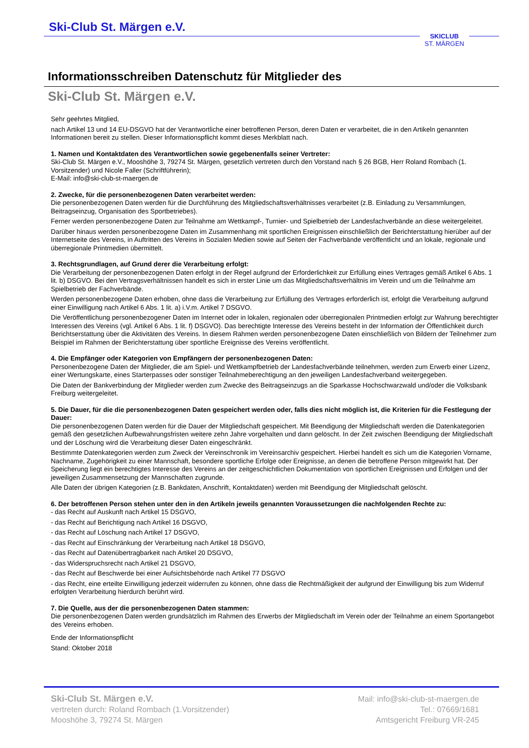Ski-Club St. Märgen e.V.
SKICLUB
ST. MÄRGEN
Informationsschreiben Datenschutz für Mitglieder des
Ski-Club St. Märgen e.V.
Sehr geehrtes Mitglied,
nach Artikel 13 und 14 EU-DSGVO hat der Verantwortliche einer betroffenen Person, deren Daten er verarbeitet, die in den Artikeln genannten Informationen bereit zu stellen. Dieser Informationspflicht kommt dieses Merkblatt nach.
1. Namen und Kontaktdaten des Verantwortlichen sowie gegebenenfalls seiner Vertreter:
Ski-Club St. Märgen e.V., Mooshöhe 3, 79274 St. Märgen, gesetzlich vertreten durch den Vorstand nach § 26 BGB, Herr Roland Rombach (1. Vorsitzender) und Nicole Faller (Schriftführerin);
E-Mail: info@ski-club-st-maergen.de
2. Zwecke, für die personenbezogenen Daten verarbeitet werden:
Die personenbezogenen Daten werden für die Durchführung des Mitgliedschaftsverhältnisses verarbeitet (z.B. Einladung zu Versammlungen, Beitragseinzug, Organisation des Sportbetriebes).
Ferner werden personenbezogene Daten zur Teilnahme am Wettkampf-, Turnier- und Spielbetrieb der Landesfachverbände an diese weitergeleitet.
Darüber hinaus werden personenbezogene Daten im Zusammenhang mit sportlichen Ereignissen einschließlich der Berichterstattung hierüber auf der Internetseite des Vereins, in Auftritten des Vereins in Sozialen Medien sowie auf Seiten der Fachverbände veröffentlicht und an lokale, regionale und überregionale Printmedien übermittelt.
3. Rechtsgrundlagen, auf Grund derer die Verarbeitung erfolgt:
Die Verarbeitung der personenbezogenen Daten erfolgt in der Regel aufgrund der Erforderlichkeit zur Erfüllung eines Vertrages gemäß Artikel 6 Abs. 1 lit. b) DSGVO. Bei den Vertragsverhältnissen handelt es sich in erster Linie um das Mitgliedschaftsverhältnis im Verein und um die Teilnahme am Spielbetrieb der Fachverbände.
Werden personenbezogene Daten erhoben, ohne dass die Verarbeitung zur Erfüllung des Vertrages erforderlich ist, erfolgt die Verarbeitung aufgrund einer Einwilligung nach Artikel 6 Abs. 1 lit. a) i.V.m. Artikel 7 DSGVO.
Die Veröffentlichung personenbezogener Daten im Internet oder in lokalen, regionalen oder überregionalen Printmedien erfolgt zur Wahrung berechtigter Interessen des Vereins (vgl. Artikel 6 Abs. 1 lit. f) DSGVO). Das berechtigte Interesse des Vereins besteht in der Information der Öffentlichkeit durch Berichtserstattung über die Aktivitäten des Vereins. In diesem Rahmen werden personenbezogene Daten einschließlich von Bildern der Teilnehmer zum Beispiel im Rahmen der Berichterstattung über sportliche Ereignisse des Vereins veröffentlicht.
4. Die Empfänger oder Kategorien von Empfängern der personenbezogenen Daten:
Personenbezogene Daten der Mitglieder, die am Spiel- und Wettkampfbetrieb der Landesfachverbände teilnehmen, werden zum Erwerb einer Lizenz, einer Wertungskarte, eines Starterpasses oder sonstiger Teilnahmeberechtigung an den jeweiligen Landesfachverband weitergegeben.
Die Daten der Bankverbindung der Mitglieder werden zum Zwecke des Beitragseinzugs an die Sparkasse Hochschwarzwald und/oder die Volksbank Freiburg weitergeleitet.
5. Die Dauer, für die die personenbezogenen Daten gespeichert werden oder, falls dies nicht möglich ist, die Kriterien für die Festlegung der Dauer:
Die personenbezogenen Daten werden für die Dauer der Mitgliedschaft gespeichert. Mit Beendigung der Mitgliedschaft werden die Datenkategorien gemäß den gesetzlichen Aufbewahrungsfristen weitere zehn Jahre vorgehalten und dann gelöscht. In der Zeit zwischen Beendigung der Mitgliedschaft und der Löschung wird die Verarbeitung dieser Daten eingeschränkt.
Bestimmte Datenkategorien werden zum Zweck der Vereinschronik im Vereinsarchiv gespeichert. Hierbei handelt es sich um die Kategorien Vorname, Nachname, Zugehörigkeit zu einer Mannschaft, besondere sportliche Erfolge oder Ereignisse, an denen die betroffene Person mitgewirkt hat. Der Speicherung liegt ein berechtigtes Interesse des Vereins an der zeitgeschichtlichen Dokumentation von sportlichen Ereignissen und Erfolgen und der jeweiligen Zusammensetzung der Mannschaften zugrunde.
Alle Daten der übrigen Kategorien (z.B. Bankdaten, Anschrift, Kontaktdaten) werden mit Beendigung der Mitgliedschaft gelöscht.
6. Der betroffenen Person stehen unter den in den Artikeln jeweils genannten Voraussetzungen die nachfolgenden Rechte zu:
- das Recht auf Auskunft nach Artikel 15 DSGVO,
- das Recht auf Berichtigung nach Artikel 16 DSGVO,
- das Recht auf Löschung nach Artikel 17 DSGVO,
- das Recht auf Einschränkung der Verarbeitung nach Artikel 18 DSGVO,
- das Recht auf Datenübertragbarkeit nach Artikel 20 DSGVO,
- das Widerspruchsrecht nach Artikel 21 DSGVO,
- das Recht auf Beschwerde bei einer Aufsichtsbehörde nach Artikel 77 DSGVO
- das Recht, eine erteilte Einwilligung jederzeit widerrufen zu können, ohne dass die Rechtmäßigkeit der aufgrund der Einwilligung bis zum Widerruf erfolgten Verarbeitung hierdurch berührt wird.
7. Die Quelle, aus der die personenbezogenen Daten stammen:
Die personenbezogenen Daten werden grundsätzlich im Rahmen des Erwerbs der Mitgliedschaft im Verein oder der Teilnahme an einem Sportangebot des Vereins erhoben.
Ende der Informationspflicht
Stand: Oktober 2018
Ski-Club St. Märgen e.V.
vertreten durch: Roland Rombach (1.Vorsitzender)
Mooshöhe 3, 79274 St. Märgen
Mail: info@ski-club-st-maergen.de
Tel.: 07669/1681
Amtsgericht Freiburg VR-245